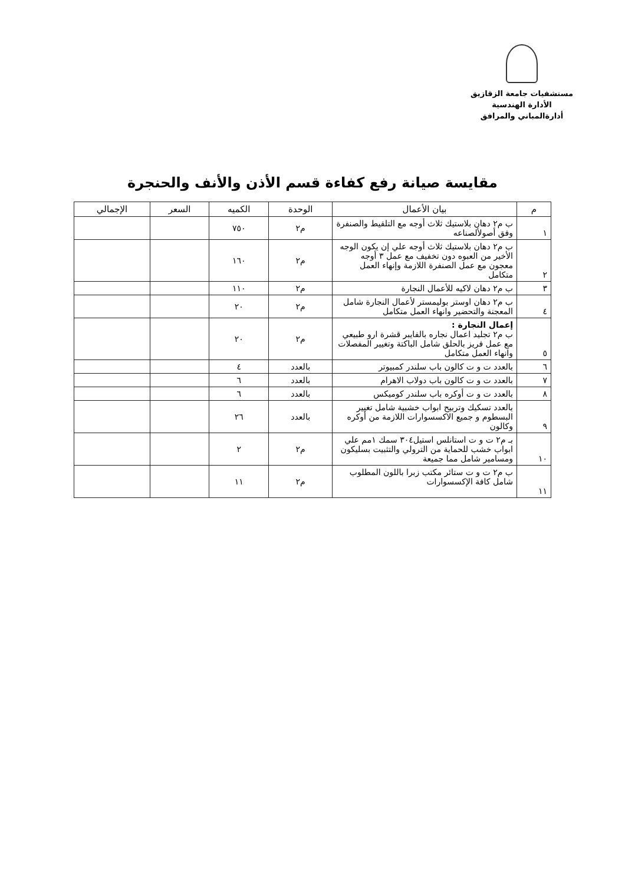مستشفيات جامعة الزقازيق
الأدارة الهندسية
أدارةالمباني والمرافق
مقايسة صيانة رفع كفاءة قسم الأذن والأنف والحنجرة
| م | بيان الأعمال | الوحدة | الكميه | السعر | الإجمالي |
| --- | --- | --- | --- | --- | --- |
| ١ | ب م٢ دهان بلاستيك ثلاث أوجه مع التلقيط والصنفرة وفق أصولألصناعه | م٢ | ٧٥٠ | | |
| ٢ | ب م٢ دهان بلاستيك ثلاث أوجه علي إن يكون الوجه الأخير من العبوه دون تخفيف مع عمل ٣ أوجه معجون مع عمل الصنفرة اللازمة وإنهاء العمل متكامل | م٢ | ١٦٠ | | |
| ٣ | ب م٢ دهان لاكيه للأعمال النجارة | م٢ | ١١٠ | | |
| ٤ | ب م٢ دهان اوستر بوليمستر لأعمال النجارة شامل المعجنة والتحضير وانهاء العمل متكامل | م٢ | ٢٠ | | |
| ٥ | إعمال النجارة : ب م٢ تجليد اعمال نجاره بالفايبر قشرة ارو طبيعي مع عمل فريز بالحلق شامل الباكتة وتغيير المفصلات وانهاء العمل متكامل | م٢ | ٢٠ | | |
| ٦ | بالعدد ت و ت كالون باب سلندر كمبيوتر | بالعدد | ٤ | | |
| ٧ | بالعدد ت و ت كالون باب دولاب الاهرام | بالعدد | ٦ | | |
| ٨ | بالعدد ت و ت أوكره باب سلندر كوميكس | بالعدد | ٦ | | |
| ٩ | بالعدد تسكيك وتربيح ابواب خشبية شامل تغيير البسطوم و جميع الاكسسوارات اللازمة من أوكره وكالون | بالعدد | ٢٦ | | |
| ١٠ | بـ م٢ ت و ت استانلس استيل٣٠٤ سمك ١مم علي ابواب خشب للحماية من الترولي والتثبيت بسليكون ومسامير شامل مما جميعة | م٢ | ٢ | | |
| ١١ | ب م٢ ت و ت ستائر مكتب زبرا باللون المطلوب شامل كافة الإكسسوارات | م٢ | ١١ | | |